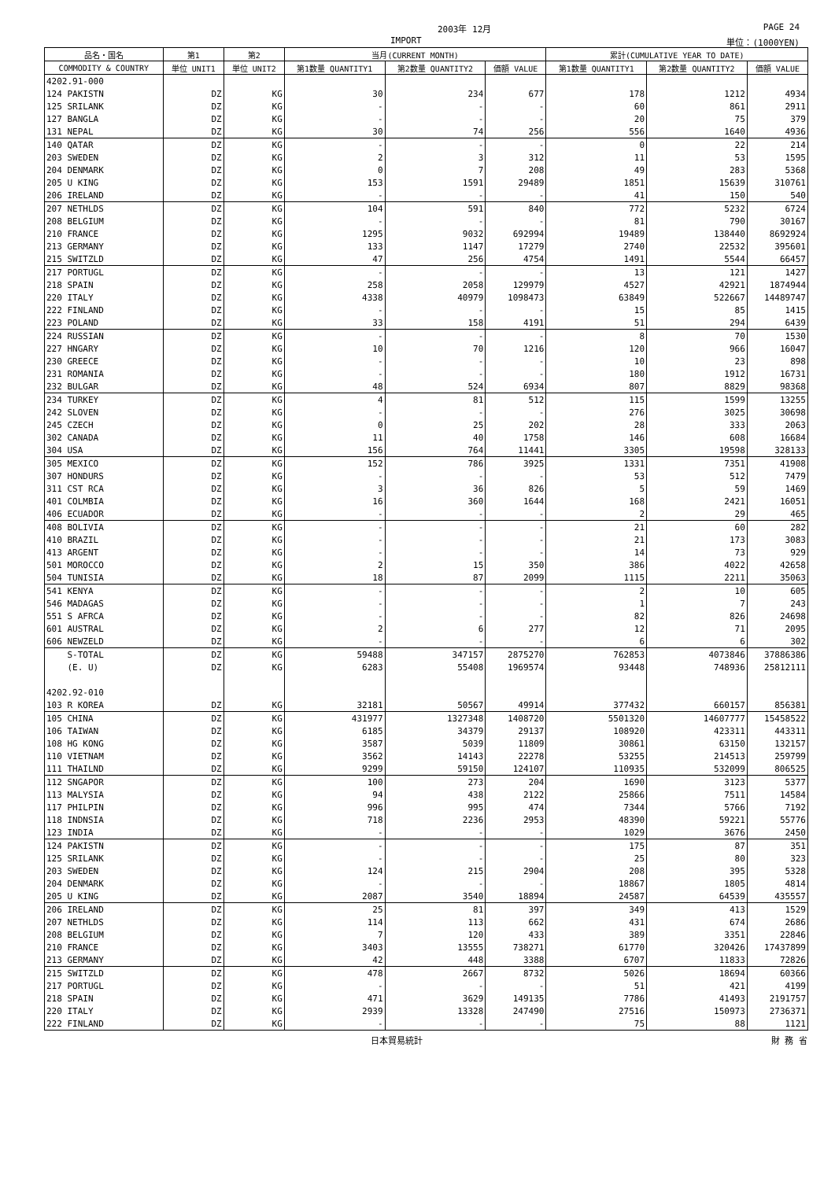2003年 12月 PAGE 24
IMPORT 単位：(1000YEN)
| 品名・国名 | 第1 | 第2 | 当月(CURRENT MONTH) | | | 累計(CUMULATIVE YEAR TO DATE) | | |
| --- | --- | --- | --- | --- | --- | --- | --- | --- |
| COMMODITY & COUNTRY | 単位 UNIT1 | 単位 UNIT2 | 第1数量 QUANTITY1 | 第2数量 QUANTITY2 | 価額 VALUE | 第1数量 QUANTITY1 | 第2数量 QUANTITY2 | 価額 VALUE |
| 4202.91-000 | | | | | | | | |
| 124 PAKISTN | DZ | KG | 30 | 234 | 677 | 178 | 1212 | 4934 |
| 125 SRILANK | DZ | KG | - | - | - | 60 | 861 | 2911 |
| 127 BANGLA | DZ | KG | - | - | - | 20 | 75 | 379 |
| 131 NEPAL | DZ | KG | 30 | 74 | 256 | 556 | 1640 | 4936 |
| 140 QATAR | DZ | KG | - | - | - | 0 | 22 | 214 |
| 203 SWEDEN | DZ | KG | 2 | 3 | 312 | 11 | 53 | 1595 |
| 204 DENMARK | DZ | KG | 0 | 7 | 208 | 49 | 283 | 5368 |
| 205 U KING | DZ | KG | 153 | 1591 | 29489 | 1851 | 15639 | 310761 |
| 206 IRELAND | DZ | KG | - | - | - | 41 | 150 | 540 |
| 207 NETHLDS | DZ | KG | 104 | 591 | 840 | 772 | 5232 | 6724 |
| 208 BELGIUM | DZ | KG | - | - | - | 81 | 790 | 30167 |
| 210 FRANCE | DZ | KG | 1295 | 9032 | 692994 | 19489 | 138440 | 8692924 |
| 213 GERMANY | DZ | KG | 133 | 1147 | 17279 | 2740 | 22532 | 395601 |
| 215 SWITZLD | DZ | KG | 47 | 256 | 4754 | 1491 | 5544 | 66457 |
| 217 PORTUGL | DZ | KG | - | - | - | 13 | 121 | 1427 |
| 218 SPAIN | DZ | KG | 258 | 2058 | 129979 | 4527 | 42921 | 1874944 |
| 220 ITALY | DZ | KG | 4338 | 40979 | 1098473 | 63849 | 522667 | 14489747 |
| 222 FINLAND | DZ | KG | - | - | - | 15 | 85 | 1415 |
| 223 POLAND | DZ | KG | 33 | 158 | 4191 | 51 | 294 | 6439 |
| 224 RUSSIAN | DZ | KG | - | - | - | 8 | 70 | 1530 |
| 227 HNGARY | DZ | KG | 10 | 70 | 1216 | 120 | 966 | 16047 |
| 230 GREECE | DZ | KG | - | - | - | 10 | 23 | 898 |
| 231 ROMANIA | DZ | KG | - | - | - | 180 | 1912 | 16731 |
| 232 BULGAR | DZ | KG | 48 | 524 | 6934 | 807 | 8829 | 98368 |
| 234 TURKEY | DZ | KG | 4 | 81 | 512 | 115 | 1599 | 13255 |
| 242 SLOVEN | DZ | KG | - | - | - | 276 | 3025 | 30698 |
| 245 CZECH | DZ | KG | 0 | 25 | 202 | 28 | 333 | 2063 |
| 302 CANADA | DZ | KG | 11 | 40 | 1758 | 146 | 608 | 16684 |
| 304 USA | DZ | KG | 156 | 764 | 11441 | 3305 | 19598 | 328133 |
| 305 MEXICO | DZ | KG | 152 | 786 | 3925 | 1331 | 7351 | 41908 |
| 307 HONDURS | DZ | KG | - | - | - | 53 | 512 | 7479 |
| 311 CST RCA | DZ | KG | 3 | 36 | 826 | 5 | 59 | 1469 |
| 401 COLMBIA | DZ | KG | 16 | 360 | 1644 | 168 | 2421 | 16051 |
| 406 ECUADOR | DZ | KG | - | - | - | 2 | 29 | 465 |
| 408 BOLIVIA | DZ | KG | - | - | - | 21 | 60 | 282 |
| 410 BRAZIL | DZ | KG | - | - | - | 21 | 173 | 3083 |
| 413 ARGENT | DZ | KG | - | - | - | 14 | 73 | 929 |
| 501 MOROCCO | DZ | KG | 2 | 15 | 350 | 386 | 4022 | 42658 |
| 504 TUNISIA | DZ | KG | 18 | 87 | 2099 | 1115 | 2211 | 35063 |
| 541 KENYA | DZ | KG | - | - | - | 2 | 10 | 605 |
| 546 MADAGAS | DZ | KG | - | - | - | 1 | 7 | 243 |
| 551 S AFRCA | DZ | KG | - | - | - | 82 | 826 | 24698 |
| 601 AUSTRAL | DZ | KG | 2 | 6 | 277 | 12 | 71 | 2095 |
| 606 NEWZELD | DZ | KG | - | - | - | 6 | 6 | 302 |
| S-TOTAL | DZ | KG | 59488 | 347157 | 2875270 | 762853 | 4073846 | 37886386 |
| (E. U) | DZ | KG | 6283 | 55408 | 1969574 | 93448 | 748936 | 25812111 |
| 4202.92-010 | | | | | | | | |
| 103 R KOREA | DZ | KG | 32181 | 50567 | 49914 | 377432 | 660157 | 856381 |
| 105 CHINA | DZ | KG | 431977 | 1327348 | 1408720 | 5501320 | 14607777 | 15458522 |
| 106 TAIWAN | DZ | KG | 6185 | 34379 | 29137 | 108920 | 423311 | 443311 |
| 108 HG KONG | DZ | KG | 3587 | 5039 | 11809 | 30861 | 63150 | 132157 |
| 110 VIETNAM | DZ | KG | 3562 | 14143 | 22278 | 53255 | 214513 | 259799 |
| 111 THAILND | DZ | KG | 9299 | 59150 | 124107 | 110935 | 532099 | 806525 |
| 112 SNGAPOR | DZ | KG | 100 | 273 | 204 | 1690 | 3123 | 5377 |
| 113 MALYSIA | DZ | KG | 94 | 438 | 2122 | 25866 | 7511 | 14584 |
| 117 PHILPIN | DZ | KG | 996 | 995 | 474 | 7344 | 5766 | 7192 |
| 118 INDNSIA | DZ | KG | 718 | 2236 | 2953 | 48390 | 59221 | 55776 |
| 123 INDIA | DZ | KG | - | - | - | 1029 | 3676 | 2450 |
| 124 PAKISTN | DZ | KG | - | - | - | 175 | 87 | 351 |
| 125 SRILANK | DZ | KG | - | - | - | 25 | 80 | 323 |
| 203 SWEDEN | DZ | KG | 124 | 215 | 2904 | 208 | 395 | 5328 |
| 204 DENMARK | DZ | KG | - | - | - | 18867 | 1805 | 4814 |
| 205 U KING | DZ | KG | 2087 | 3540 | 18894 | 24587 | 64539 | 435557 |
| 206 IRELAND | DZ | KG | 25 | 81 | 397 | 349 | 413 | 1529 |
| 207 NETHLDS | DZ | KG | 114 | 113 | 662 | 431 | 674 | 2686 |
| 208 BELGIUM | DZ | KG | 7 | 120 | 433 | 389 | 3351 | 22846 |
| 210 FRANCE | DZ | KG | 3403 | 13555 | 738271 | 61770 | 320426 | 17437899 |
| 213 GERMANY | DZ | KG | 42 | 448 | 3388 | 6707 | 11833 | 72826 |
| 215 SWITZLD | DZ | KG | 478 | 2667 | 8732 | 5026 | 18694 | 60366 |
| 217 PORTUGL | DZ | KG | - | - | - | 51 | 421 | 4199 |
| 218 SPAIN | DZ | KG | 471 | 3629 | 149135 | 7786 | 41493 | 2191757 |
| 220 ITALY | DZ | KG | 2939 | 13328 | 247490 | 27516 | 150973 | 2736371 |
| 222 FINLAND | DZ | KG | - | - | - | 75 | 88 | 1121 |
日本貿易統計 財 務 省